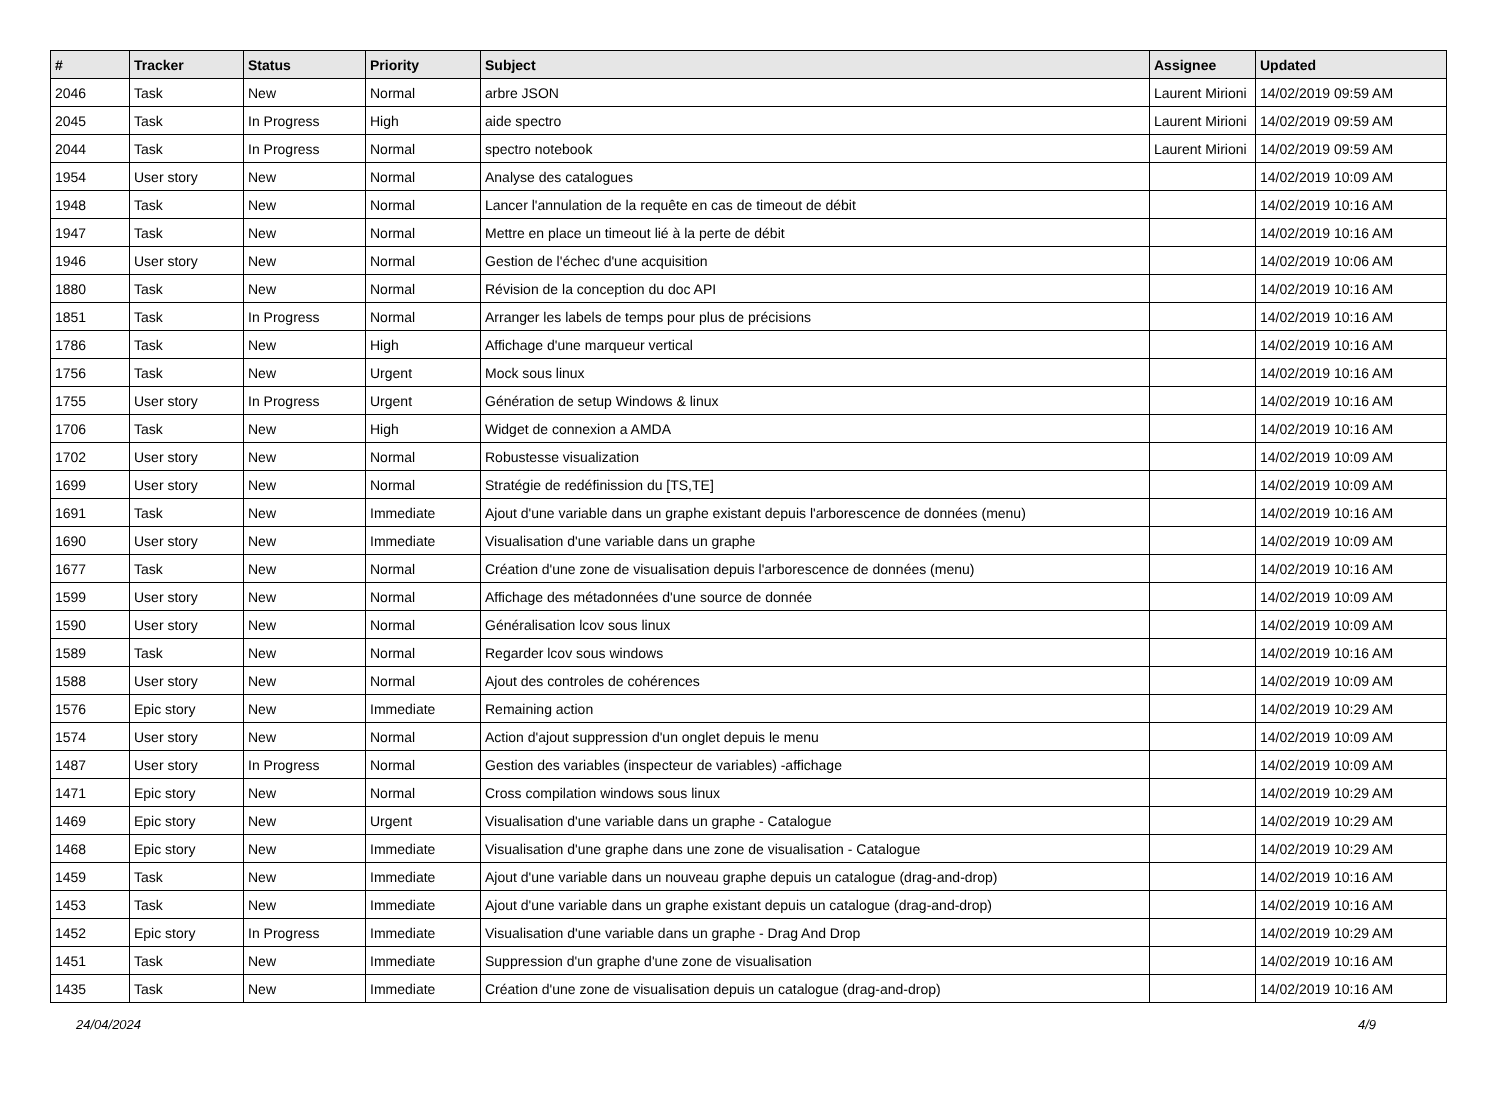| # | Tracker | Status | Priority | Subject | Assignee | Updated |
| --- | --- | --- | --- | --- | --- | --- |
| 2046 | Task | New | Normal | arbre JSON | Laurent Mirioni | 14/02/2019 09:59 AM |
| 2045 | Task | In Progress | High | aide spectro | Laurent Mirioni | 14/02/2019 09:59 AM |
| 2044 | Task | In Progress | Normal | spectro notebook | Laurent Mirioni | 14/02/2019 09:59 AM |
| 1954 | User story | New | Normal | Analyse des catalogues | | 14/02/2019 10:09 AM |
| 1948 | Task | New | Normal | Lancer l'annulation de la requête en cas de timeout de débit | | 14/02/2019 10:16 AM |
| 1947 | Task | New | Normal | Mettre en place un timeout lié à la perte de débit | | 14/02/2019 10:16 AM |
| 1946 | User story | New | Normal | Gestion de l'échec d'une acquisition | | 14/02/2019 10:06 AM |
| 1880 | Task | New | Normal | Révision de la conception du doc API | | 14/02/2019 10:16 AM |
| 1851 | Task | In Progress | Normal | Arranger les labels de temps pour plus de précisions | | 14/02/2019 10:16 AM |
| 1786 | Task | New | High | Affichage d'une marqueur vertical | | 14/02/2019 10:16 AM |
| 1756 | Task | New | Urgent | Mock sous linux | | 14/02/2019 10:16 AM |
| 1755 | User story | In Progress | Urgent | Génération de setup Windows & linux | | 14/02/2019 10:16 AM |
| 1706 | Task | New | High | Widget de connexion a AMDA | | 14/02/2019 10:16 AM |
| 1702 | User story | New | Normal | Robustesse visualization | | 14/02/2019 10:09 AM |
| 1699 | User story | New | Normal | Stratégie de redéfinission du [TS,TE] | | 14/02/2019 10:09 AM |
| 1691 | Task | New | Immediate | Ajout d'une variable dans un graphe existant depuis l'arborescence de données (menu) | | 14/02/2019 10:16 AM |
| 1690 | User story | New | Immediate | Visualisation d'une variable dans un graphe | | 14/02/2019 10:09 AM |
| 1677 | Task | New | Normal | Création d'une zone de visualisation depuis l'arborescence de données (menu) | | 14/02/2019 10:16 AM |
| 1599 | User story | New | Normal | Affichage des métadonnées d'une source de donnée | | 14/02/2019 10:09 AM |
| 1590 | User story | New | Normal | Généralisation lcov sous linux | | 14/02/2019 10:09 AM |
| 1589 | Task | New | Normal | Regarder lcov sous windows | | 14/02/2019 10:16 AM |
| 1588 | User story | New | Normal | Ajout des controles de cohérences | | 14/02/2019 10:09 AM |
| 1576 | Epic story | New | Immediate | Remaining action | | 14/02/2019 10:29 AM |
| 1574 | User story | New | Normal | Action d'ajout suppression d'un onglet depuis le menu | | 14/02/2019 10:09 AM |
| 1487 | User story | In Progress | Normal | Gestion des variables (inspecteur de variables) -affichage | | 14/02/2019 10:09 AM |
| 1471 | Epic story | New | Normal | Cross compilation windows sous linux | | 14/02/2019 10:29 AM |
| 1469 | Epic story | New | Urgent | Visualisation d'une variable dans un graphe - Catalogue | | 14/02/2019 10:29 AM |
| 1468 | Epic story | New | Immediate | Visualisation d'une graphe dans une zone de visualisation - Catalogue | | 14/02/2019 10:29 AM |
| 1459 | Task | New | Immediate | Ajout d'une variable dans un nouveau graphe depuis un catalogue (drag-and-drop) | | 14/02/2019 10:16 AM |
| 1453 | Task | New | Immediate | Ajout d'une variable dans un graphe existant depuis un catalogue (drag-and-drop) | | 14/02/2019 10:16 AM |
| 1452 | Epic story | In Progress | Immediate | Visualisation d'une variable dans un graphe - Drag And Drop | | 14/02/2019 10:29 AM |
| 1451 | Task | New | Immediate | Suppression d'un graphe d'une zone de visualisation | | 14/02/2019 10:16 AM |
| 1435 | Task | New | Immediate | Création d'une zone de visualisation depuis un catalogue (drag-and-drop) | | 14/02/2019 10:16 AM |
24/04/2024 4/9